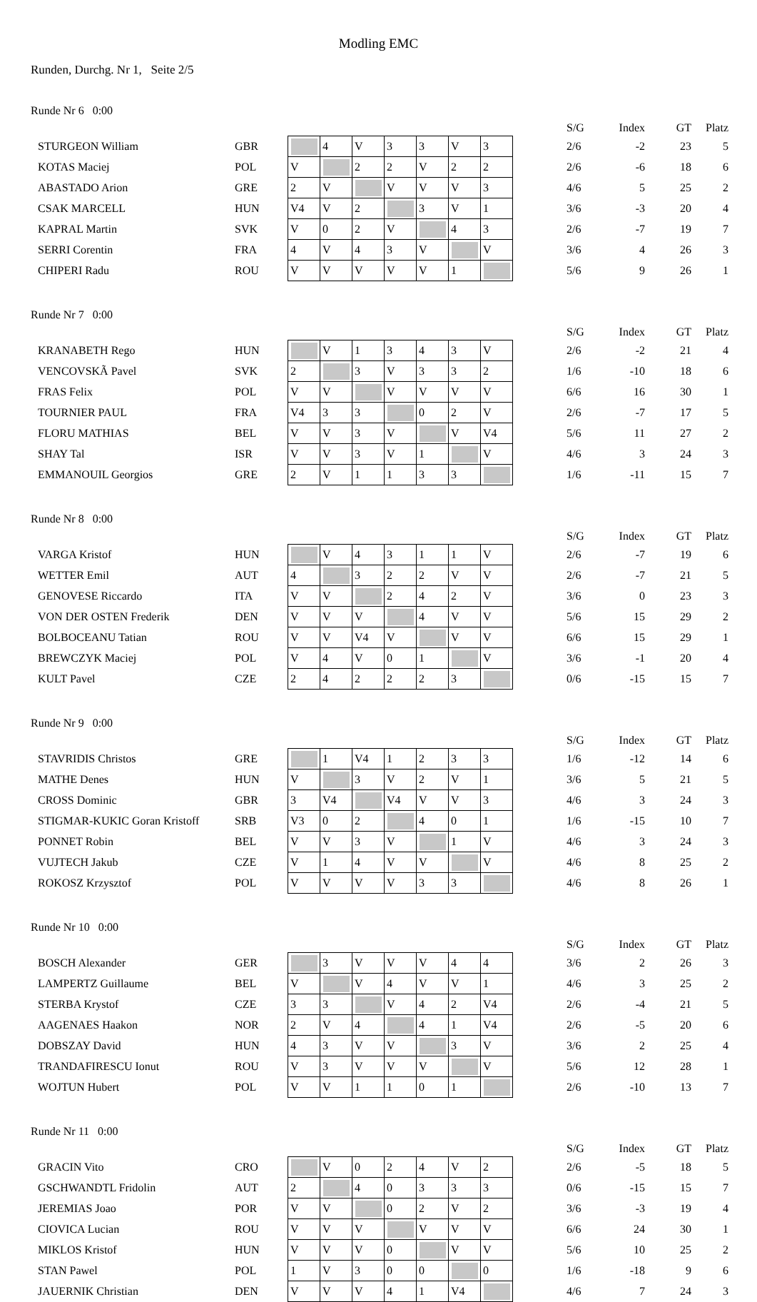Modling EMC
Runden, Durchg. Nr 1, Seite 2/5
Runde Nr 6 0:00
| | | | | | | | | | | S/G | Index | GT | Platz |
| STURGEON William | GBR | | 4 | V | 3 | 3 | V | 3 | | 2/6 | -2 | 23 | 5 |
| KOTAS Maciej | POL | V | | 2 | 2 | V | 2 | 2 | | 2/6 | -6 | 18 | 6 |
| ABASTADO Arion | GRE | 2 | V | | V | V | V | 3 | | 4/6 | 5 | 25 | 2 |
| CSAK MARCELL | HUN | V4 | V | 2 | | 3 | V | 1 | | 3/6 | -3 | 20 | 4 |
| KAPRAL Martin | SVK | V | 0 | 2 | V | | 4 | 3 | | 2/6 | -7 | 19 | 7 |
| SERRI Corentin | FRA | 4 | V | 4 | 3 | V | | V | | 3/6 | 4 | 26 | 3 |
| CHIPERI Radu | ROU | V | V | V | V | V | 1 | | | 5/6 | 9 | 26 | 1 |
Runde Nr 7 0:00
| | | | | | | | | | | S/G | Index | GT | Platz |
| KRANABETH Rego | HUN | | V | 1 | 3 | 4 | 3 | V | | 2/6 | -2 | 21 | 4 |
| VENCOVSKÃ Pavel | SVK | 2 | | 3 | V | 3 | 3 | 2 | | 1/6 | -10 | 18 | 6 |
| FRAS Felix | POL | V | V | | V | V | V | V | | 6/6 | 16 | 30 | 1 |
| TOURNIER PAUL | FRA | V4 | 3 | 3 | | 0 | 2 | V | | 2/6 | -7 | 17 | 5 |
| FLORU MATHIAS | BEL | V | V | 3 | V | | V | V4 | | 5/6 | 11 | 27 | 2 |
| SHAY Tal | ISR | V | V | 3 | V | 1 | | V | | 4/6 | 3 | 24 | 3 |
| EMMANOUIL Georgios | GRE | 2 | V | 1 | 1 | 3 | 3 | | | 1/6 | -11 | 15 | 7 |
Runde Nr 8 0:00
| | | | | | | | | | | S/G | Index | GT | Platz |
| VARGA Kristof | HUN | | V | 4 | 3 | 1 | 1 | V | | 2/6 | -7 | 19 | 6 |
| WETTER Emil | AUT | 4 | | 3 | 2 | 2 | V | V | | 2/6 | -7 | 21 | 5 |
| GENOVESE Riccardo | ITA | V | V | | 2 | 4 | 2 | V | | 3/6 | 0 | 23 | 3 |
| VON DER OSTEN Frederik | DEN | V | V | V | | 4 | V | V | | 5/6 | 15 | 29 | 2 |
| BOLBOCEANU Tatian | ROU | V | V | V4 | V | | V | V | | 6/6 | 15 | 29 | 1 |
| BREWCZYK Maciej | POL | V | 4 | V | 0 | 1 | | V | | 3/6 | -1 | 20 | 4 |
| KULT Pavel | CZE | 2 | 4 | 2 | 2 | 2 | 3 | | | 0/6 | -15 | 15 | 7 |
Runde Nr 9 0:00
| | | | | | | | | | | S/G | Index | GT | Platz |
| STAVRIDIS Christos | GRE | | 1 | V4 | 1 | 2 | 3 | 3 | | 1/6 | -12 | 14 | 6 |
| MATHE Denes | HUN | V | | 3 | V | 2 | V | 1 | | 3/6 | 5 | 21 | 5 |
| CROSS Dominic | GBR | 3 | V4 | | V4 | V | V | 3 | | 4/6 | 3 | 24 | 3 |
| STIGMAR-KUKIC Goran Kristoff | SRB | V3 | 0 | 2 | | 4 | 0 | 1 | | 1/6 | -15 | 10 | 7 |
| PONNET Robin | BEL | V | V | 3 | V | | 1 | V | | 4/6 | 3 | 24 | 3 |
| VUJTECH Jakub | CZE | V | 1 | 4 | V | V | | V | | 4/6 | 8 | 25 | 2 |
| ROKOSZ Krzysztof | POL | V | V | V | V | 3 | 3 | | | 4/6 | 8 | 26 | 1 |
Runde Nr 10 0:00
| | | | | | | | | | | S/G | Index | GT | Platz |
| BOSCH Alexander | GER | | 3 | V | V | V | 4 | 4 | | 3/6 | 2 | 26 | 3 |
| LAMPERTZ Guillaume | BEL | V | | V | 4 | V | V | 1 | | 4/6 | 3 | 25 | 2 |
| STERBA Krystof | CZE | 3 | 3 | | V | 4 | 2 | V4 | | 2/6 | -4 | 21 | 5 |
| AAGENAES Haakon | NOR | 2 | V | 4 | | 4 | 1 | V4 | | 2/6 | -5 | 20 | 6 |
| DOBSZAY David | HUN | 4 | 3 | V | V | | 3 | V | | 3/6 | 2 | 25 | 4 |
| TRANDAFIRESCU Ionut | ROU | V | 3 | V | V | V | | V | | 5/6 | 12 | 28 | 1 |
| WOJTUN Hubert | POL | V | V | 1 | 1 | 0 | 1 | | | 2/6 | -10 | 13 | 7 |
Runde Nr 11 0:00
| | | | | | | | | | | S/G | Index | GT | Platz |
| GRACIN Vito | CRO | | V | 0 | 2 | 4 | V | 2 | | 2/6 | -5 | 18 | 5 |
| GSCHWANDTL Fridolin | AUT | 2 | | 4 | 0 | 3 | 3 | 3 | | 0/6 | -15 | 15 | 7 |
| JEREMIAS Joao | POR | V | V | | 0 | 2 | V | 2 | | 3/6 | -3 | 19 | 4 |
| CIOVICA Lucian | ROU | V | V | V | | V | V | V | | 6/6 | 24 | 30 | 1 |
| MIKLOS Kristof | HUN | V | V | V | 0 | | V | V | | 5/6 | 10 | 25 | 2 |
| STAN Pawel | POL | 1 | V | 3 | 0 | 0 | | 0 | | 1/6 | -18 | 9 | 6 |
| JAUERNIK Christian | DEN | V | V | V | 4 | 1 | V4 | | | 4/6 | 7 | 24 | 3 |